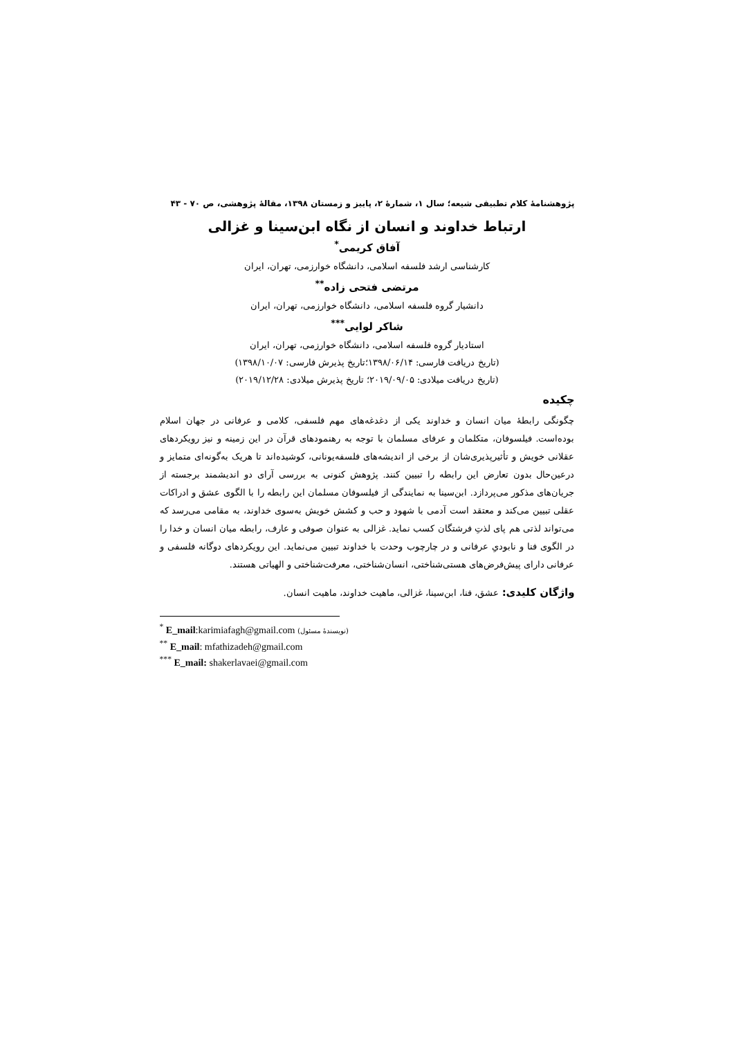پژوهشنامهٔ کلام تطبیقی شیعه؛ سال ۱، شمارهٔ ۲، پاییز و زمستان ۱۳۹۸، مقالهٔ پژوهشی، ص ۷۰ - ۴۳
ارتباط خداوند و انسان از نگاه ابن‌سینا و غزالی
آفاق کریمی<sup>*</sup>
کارشناسی ارشد فلسفه اسلامی، دانشگاه خوارزمی، تهران، ایران
مرتضی فتحی زاده<sup>**</sup>
دانشیار گروه فلسفه اسلامی، دانشگاه خوارزمی، تهران، ایران
شاکر لوایی<sup>***</sup>
استادیار گروه فلسفه اسلامی، دانشگاه خوارزمی، تهران، ایران
(تاریخ دریافت فارسی: ۱۳۹۸/۰۶/۱۴؛تاریخ پذیرش فارسی: ۱۳۹۸/۱۰/۰۷)
(تاریخ دریافت میلادی: ۲۰۱۹/۰۹/۰۵؛ تاریخ پذیرش میلادی: ۲۰۱۹/۱۲/۲۸)
چکیده
چگونگی رابطهٔ میان انسان و خداوند یکی از دغدغه‌های مهم فلسفی، کلامی و عرفانی در جهان اسلام بوده‌است. فیلسوفان، متکلمان و عرفای مسلمان با توجه به رهنمودهای قرآن در این زمینه و نیز رویکردهای عقلانی خویش و تأثیرپذیری‌شان از برخی از اندیشه‌های فلسفه‌یونانی، کوشیده‌اند تا هریک به‌گونه‌ای متمایز و درعین‌حال بدون تعارض این رابطه را تبیین کنند. پژوهش کنونی به بررسی آرای دو اندیشمند برجسته از جریان‌های مذکور می‌پردازد. ابن‌سینا به نمایندگی از فیلسوفان مسلمان این رابطه را با الگوی عشق و ادراکات عقلی تبیین می‌کند و معتقد است آدمی با شهود و حب و کشش خویش به‌سوی خداوند، به مقامی می‌رسد که می‌تواند لذتی هم پای لذتِ فرشتگان کسب نماید. غزالی به عنوان صوفی و عارف، رابطه میان انسان و خدا را در الگوی فنا و نابودیِ عرفانی و در چارچوب وحدت با خداوند تبیین می‌نماید. این رویکردهای دوگانه فلسفی و عرفانی دارای پیش‌فرض‌های هستی‌شناختی، انسان‌شناختی، معرفت‌شناختی و الهیاتی هستند.
واژگان کلیدی: عشق، فنا، ابن‌سینا، غزالی، ماهیت خداوند، ماهیت انسان.
<sup>*</sup> E_mail:karimiafagh@gmail.com (نویسندهٔ مسئول)
<sup>**</sup> E_mail: mfathizadeh@gmail.com
<sup>***</sup> E_mail: shakerlavaei@gmail.com